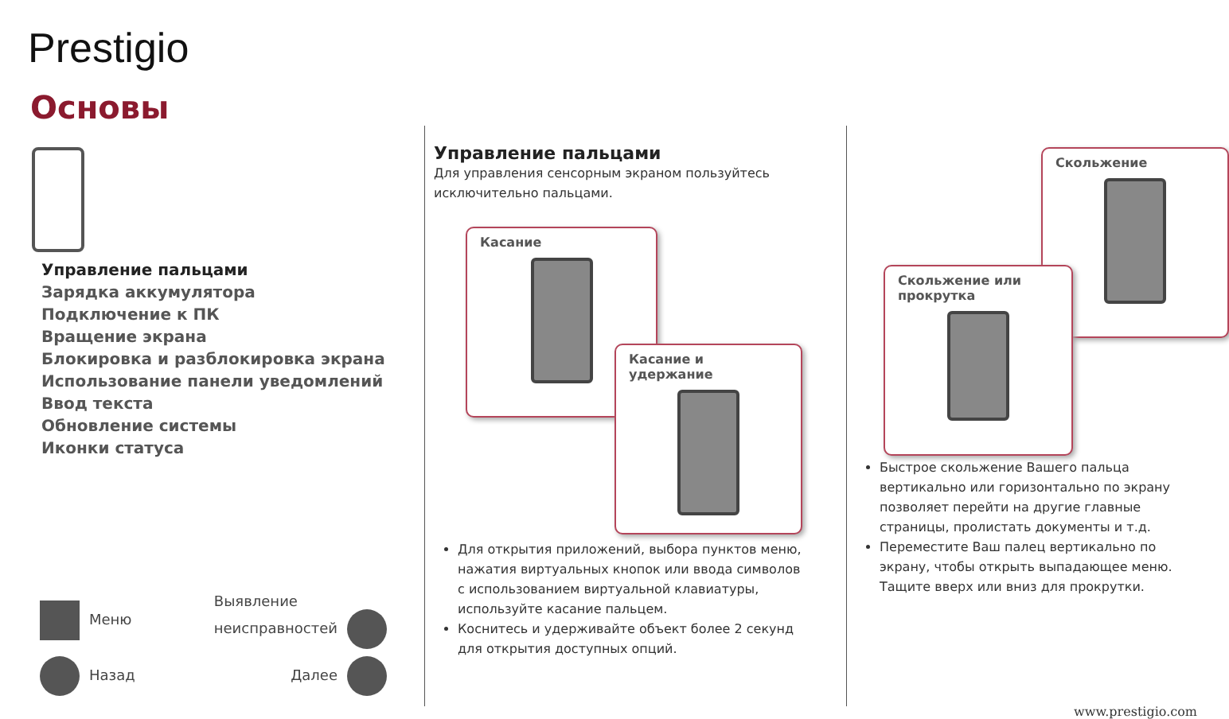Prestigio
Основы
Управление пальцами
Зарядка аккумулятора
Подключение к ПК
Вращение экрана
Блокировка и разблокировка экрана
Использование панели уведомлений
Ввод текста
Обновление системы
Иконки статуса
Меню Выявление
неисправностей
Назад Далее
Управление пальцами
Для управления сенсорным экраном пользуйтесь исключительно пальцами.
Касание
Касание и удержание
Для открытия приложений, выбора пунктов меню, нажатия виртуальных кнопок или ввода символов с использованием виртуальной клавиатуры, используйте касание пальцем.
Коснитесь и удерживайте объект более 2 секунд для открытия доступных опций.
Скольжение
Скольжение или прокрутка
Быстрое скольжение Вашего пальца вертикально или горизонтально по экрану позволяет перейти на другие главные страницы, пролистать документы и т.д.
Переместите Ваш палец вертикально по экрану, чтобы открыть выпадающее меню. Тащите вверх или вниз для прокрутки.
www.prestigio.com